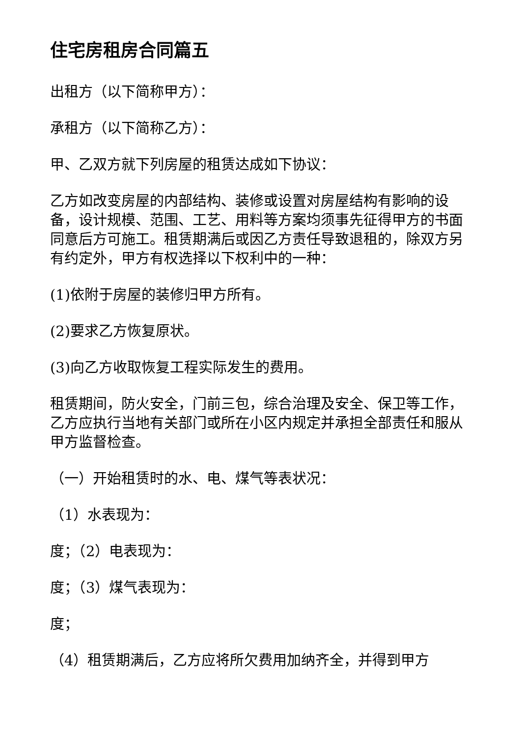住宅房租房合同篇五
出租方（以下简称甲方）：
承租方（以下简称乙方）：
甲、乙双方就下列房屋的租赁达成如下协议：
乙方如改变房屋的内部结构、装修或设置对房屋结构有影响的设备，设计规模、范围、工艺、用料等方案均须事先征得甲方的书面同意后方可施工。租赁期满后或因乙方责任导致退租的，除双方另有约定外，甲方有权选择以下权利中的一种：
(1)依附于房屋的装修归甲方所有。
(2)要求乙方恢复原状。
(3)向乙方收取恢复工程实际发生的费用。
租赁期间，防火安全，门前三包，综合治理及安全、保卫等工作，乙方应执行当地有关部门或所在小区内规定并承担全部责任和服从甲方监督检查。
（一）开始租赁时的水、电、煤气等表状况：
（1）水表现为：
度；（2）电表现为：
度；（3）煤气表现为：
度；
（4）租赁期满后，乙方应将所欠费用加纳齐全，并得到甲方